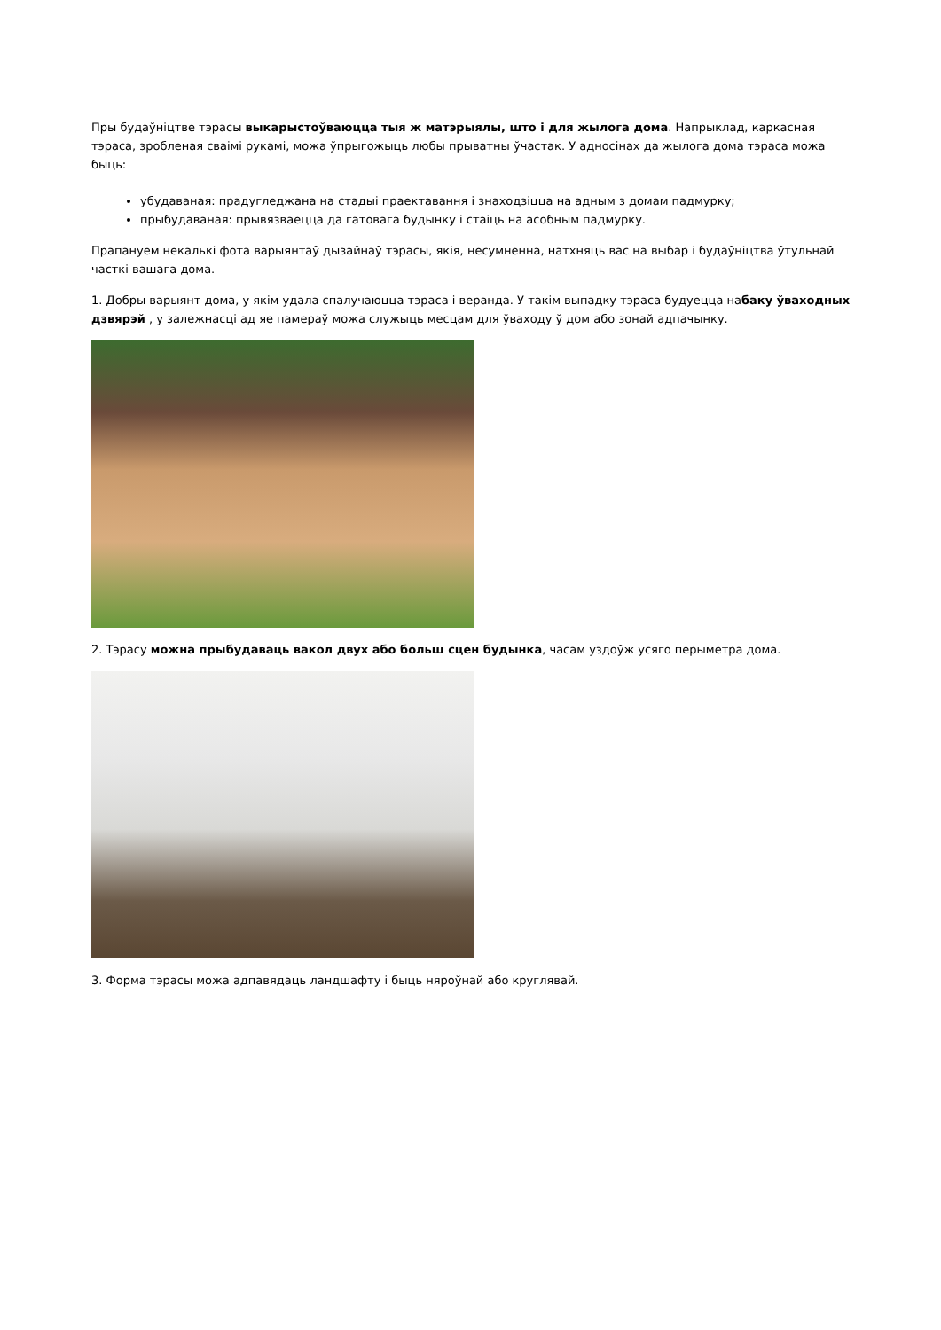Пры будаўніцтве тэрасы выкарыстоўваюцца тыя ж матэрыялы, што і для жылога дома. Напрыклад, каркасная тэраса, зробленая сваімі рукамі, можа ўпрыгожыць любы прыватны ўчастак. У адносінах да жылога дома тэраса можа быць:
убудаваная: прадугледжана на стадыі праектавання і знаходзіцца на адным з домам падмурку;
прыбудаваная: прывязваецца да гатовага будынку і стаіць на асобным падмурку.
Прапануем некалькі фота варыянтаў дызайнаў тэрасы, якія, несумненна, натхняць вас на выбар і будаўніцтва ўтульнай часткі вашага дома.
1. Добры варыянт дома, у якім удала спалучаюцца тэраса і веранда. У такім выпадку тэраса будуецца набаку ўваходных дзвярэй , у залежнасці ад яе памераў можа служыць месцам для ўваходу ў дом або зонай адпачынку.
2. Тэрасу можна прыбудаваць вакол двух або больш сцен будынка, часам уздоўж усяго перыметра дома.
3. Форма тэрасы можа адпавядаць ландшафту і быць няроўнай або круглявай.